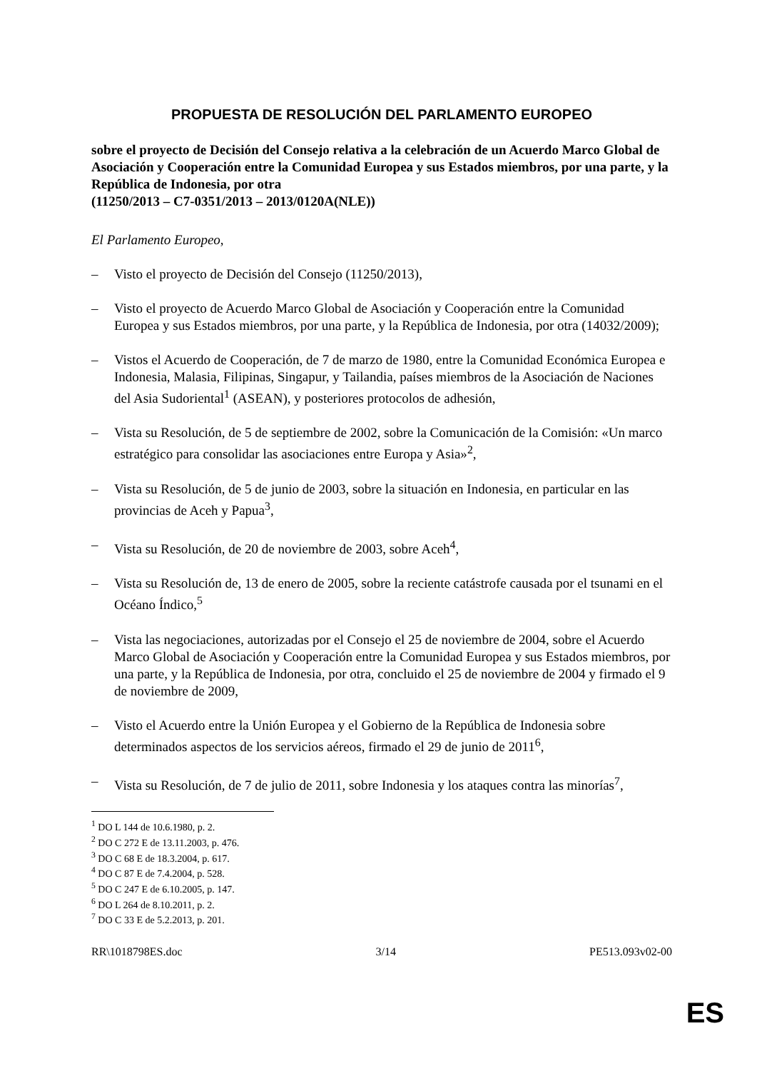PROPUESTA DE RESOLUCIÓN DEL PARLAMENTO EUROPEO
sobre el proyecto de Decisión del Consejo relativa a la celebración de un Acuerdo Marco Global de Asociación y Cooperación entre la Comunidad Europea y sus Estados miembros, por una parte, y la República de Indonesia, por otra
(11250/2013 – C7-0351/2013 – 2013/0120A(NLE))
El Parlamento Europeo,
– Visto el proyecto de Decisión del Consejo (11250/2013),
– Visto el proyecto de Acuerdo Marco Global de Asociación y Cooperación entre la Comunidad Europea y sus Estados miembros, por una parte, y la República de Indonesia, por otra (14032/2009);
– Vistos el Acuerdo de Cooperación, de 7 de marzo de 1980, entre la Comunidad Económica Europea e Indonesia, Malasia, Filipinas, Singapur, y Tailandia, países miembros de la Asociación de Naciones del Asia Sudoriental<sup>1</sup> (ASEAN), y posteriores protocolos de adhesión,
– Vista su Resolución, de 5 de septiembre de 2002, sobre la Comunicación de la Comisión: «Un marco estratégico para consolidar las asociaciones entre Europa y Asia»<sup>2</sup>,
– Vista su Resolución, de 5 de junio de 2003, sobre la situación en Indonesia, en particular en las provincias de Aceh y Papua<sup>3</sup>,
– Vista su Resolución, de 20 de noviembre de 2003, sobre Aceh<sup>4</sup>,
– Vista su Resolución de, 13 de enero de 2005, sobre la reciente catástrofe causada por el tsunami en el Océano Índico,<sup>5</sup>
– Vista las negociaciones, autorizadas por el Consejo el 25 de noviembre de 2004, sobre el Acuerdo Marco Global de Asociación y Cooperación entre la Comunidad Europea y sus Estados miembros, por una parte, y la República de Indonesia, por otra, concluido el 25 de noviembre de 2004 y firmado el 9 de noviembre de 2009,
– Visto el Acuerdo entre la Unión Europea y el Gobierno de la República de Indonesia sobre determinados aspectos de los servicios aéreos, firmado el 29 de junio de 2011<sup>6</sup>,
– Vista su Resolución, de 7 de julio de 2011, sobre Indonesia y los ataques contra las minorías<sup>7</sup>,
<sup>1</sup> DO L 144 de 10.6.1980, p. 2.
<sup>2</sup> DO C 272 E de 13.11.2003, p. 476.
<sup>3</sup> DO C 68 E de 18.3.2004, p. 617.
<sup>4</sup> DO C 87 E de 7.4.2004, p. 528.
<sup>5</sup> DO C 247 E de 6.10.2005, p. 147.
<sup>6</sup> DO L 264 de 8.10.2011, p. 2.
<sup>7</sup> DO C 33 E de 5.2.2013, p. 201.
RR\1018798ES.doc 3/14 PE513.093v02-00
ES